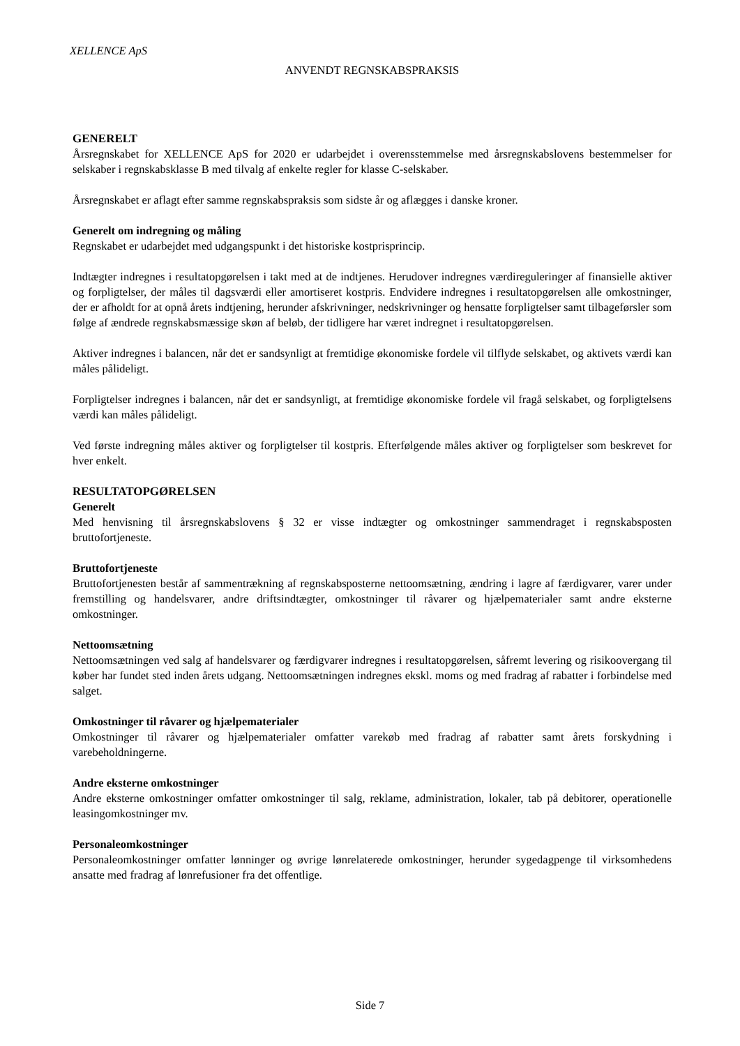XELLENCE ApS
ANVENDT REGNSKABSPRAKSIS
GENERELT
Årsregnskabet for XELLENCE ApS for 2020 er udarbejdet i overensstemmelse med årsregnskabslovens bestemmelser for selskaber i regnskabsklasse B med tilvalg af enkelte regler for klasse C-selskaber.
Årsregnskabet er aflagt efter samme regnskabspraksis som sidste år og aflægges i danske kroner.
Generelt om indregning og måling
Regnskabet er udarbejdet med udgangspunkt i det historiske kostprisprincip.
Indtægter indregnes i resultatopgørelsen i takt med at de indtjenes. Herudover indregnes værdireguleringer af finansielle aktiver og forpligtelser, der måles til dagsværdi eller amortiseret kostpris. Endvidere indregnes i resultatopgørelsen alle omkostninger, der er afholdt for at opnå årets indtjening, herunder afskrivninger, nedskrivninger og hensatte forpligtelser samt tilbageførsler som følge af ændrede regnskabsmæssige skøn af beløb, der tidligere har været indregnet i resultatopgørelsen.
Aktiver indregnes i balancen, når det er sandsynligt at fremtidige økonomiske fordele vil tilflyde selskabet, og aktivets værdi kan måles pålideligt.
Forpligtelser indregnes i balancen, når det er sandsynligt, at fremtidige økonomiske fordele vil fragå selskabet, og forpligtelsens værdi kan måles pålideligt.
Ved første indregning måles aktiver og forpligtelser til kostpris. Efterfølgende måles aktiver og forpligtelser som beskrevet for hver enkelt.
RESULTATOPGØRELSEN
Generelt
Med henvisning til årsregnskabslovens § 32 er visse indtægter og omkostninger sammendraget i regnskabsposten bruttofortjeneste.
Bruttofortjeneste
Bruttofortjenesten består af sammentrækning af regnskabsposterne nettoomsætning, ændring i lagre af færdigvarer, varer under fremstilling og handelsvarer, andre driftsindtægter, omkostninger til råvarer og hjælpematerialer samt andre eksterne omkostninger.
Nettoomsætning
Nettoomsætningen ved salg af handelsvarer og færdigvarer indregnes i resultatopgørelsen, såfremt levering og risikoovergang til køber har fundet sted inden årets udgang. Nettoomsætningen indregnes ekskl. moms og med fradrag af rabatter i forbindelse med salget.
Omkostninger til råvarer og hjælpematerialer
Omkostninger til råvarer og hjælpematerialer omfatter varekøb med fradrag af rabatter samt årets forskydning i varebeholdningerne.
Andre eksterne omkostninger
Andre eksterne omkostninger omfatter omkostninger til salg, reklame, administration, lokaler, tab på debitorer, operationelle leasingomkostninger mv.
Personaleomkostninger
Personaleomkostninger omfatter lønninger og øvrige lønrelaterede omkostninger, herunder sygedagpenge til virksomhedens ansatte med fradrag af lønrefusioner fra det offentlige.
Side 7